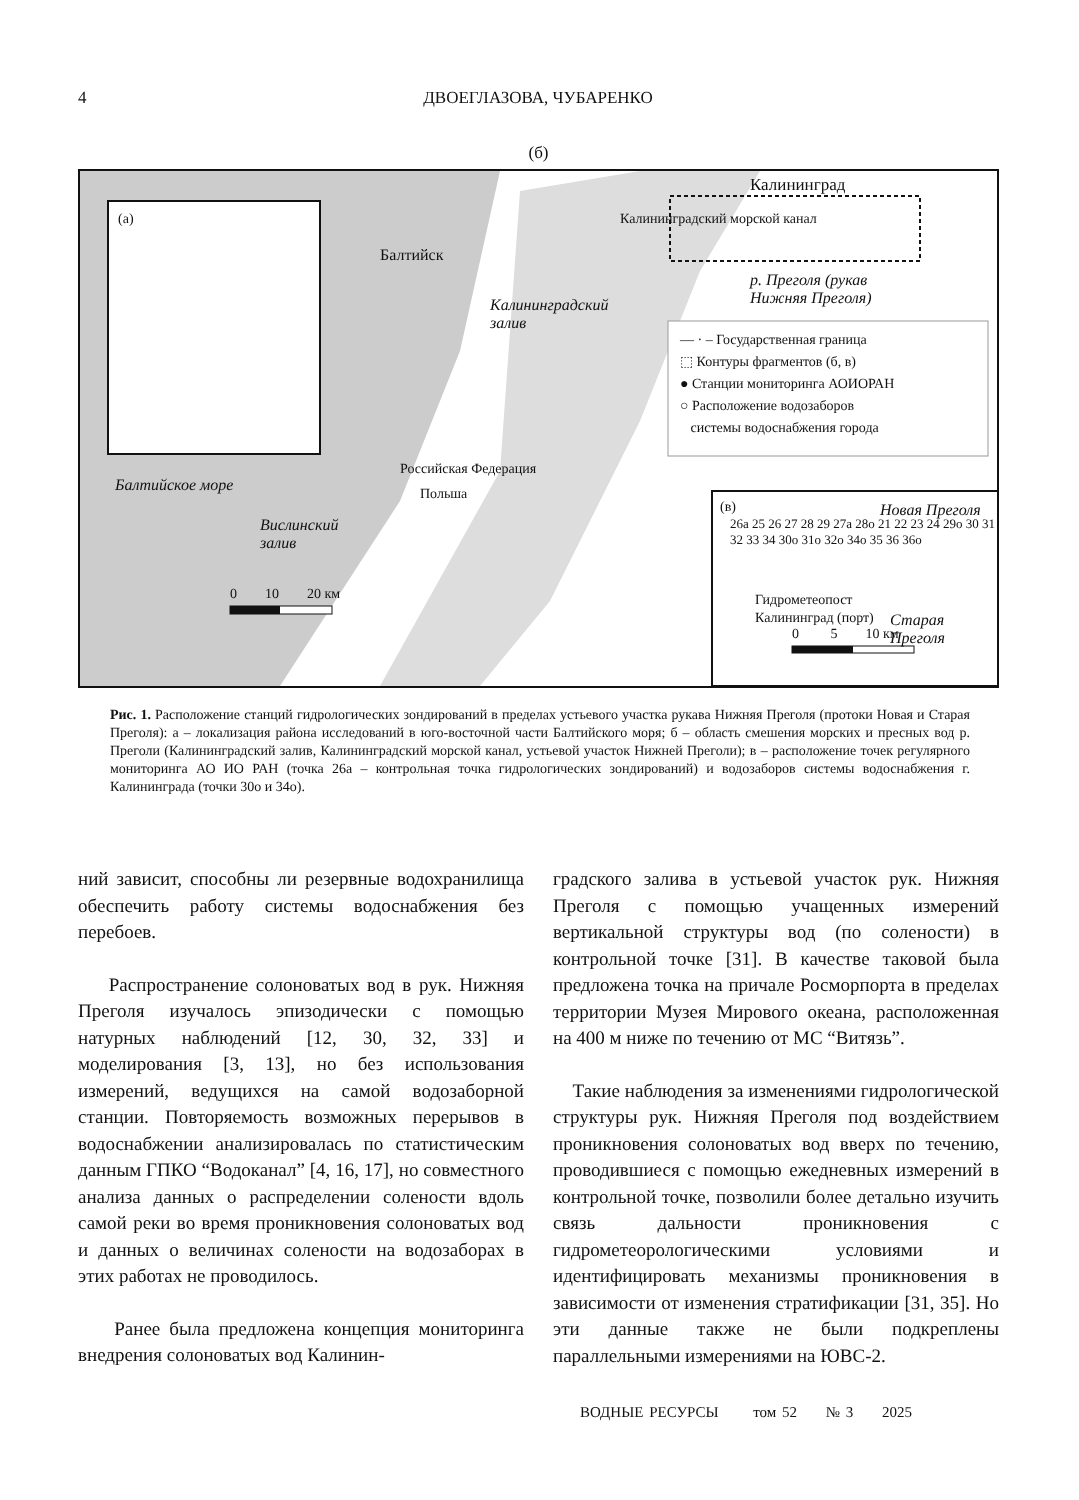4
ДВОЕГЛАЗОВА, ЧУБАРЕНКО
(б)
(а)
Балтийск
Калининград
Калининградский морской канал
Калининградский
залив
р. Преголя (рукав
Нижняя Преголя)
— · – Государственная граница
⬚ Контуры фрагментов (б, в)
● Станции мониторинга АОИОРАН
○ Расположение водозаборов
системы водоснабжения города
Российская Федерация
Польша
Балтийское море
Вислинский
залив
0 10 20 км
(в)
26а 25 26 27 28 29 27а 28о 21 22 23 24 29о 30 31 32 33 34 30о 31о 32о 34о 35 36 36о
Новая Преголя
Гидрометеопост
Калининград (порт)
Старая Преголя
0 5 10 км
Рис. 1. Расположение станций гидрологических зондирований в пределах устьевого участка рукава Нижняя Преголя (протоки Новая и Старая Преголя): а – локализация района исследований в юго-восточной части Балтийского моря; б – область смешения морских и пресных вод р. Преголи (Калининградский залив, Калининградский морской канал, устьевой участок Нижней Преголи); в – расположение точек регулярного мониторинга АО ИО РАН (точка 26а – контрольная точка гидрологических зондирований) и водозаборов системы водоснабжения г. Калининграда (точки 30о и 34о).
ний зависит, способны ли резервные водохранилища обеспечить работу системы водоснабжения без перебоев.
Распространение солоноватых вод в рук. Нижняя Преголя изучалось эпизодически с помощью натурных наблюдений [12, 30, 32, 33] и моделирования [3, 13], но без использования измерений, ведущихся на самой водозаборной станции. Повторяемость возможных перерывов в водоснабжении анализировалась по статистическим данным ГПКО “Водоканал” [4, 16, 17], но совместного анализа данных о распределении солености вдоль самой реки во время проникновения солоноватых вод и данных о величинах солености на водозаборах в этих работах не проводилось.
Ранее была предложена концепция мониторинга внедрения солоноватых вод Калинин-
градского залива в устьевой участок рук. Нижняя Преголя с помощью учащенных измерений вертикальной структуры вод (по солености) в контрольной точке [31]. В качестве таковой была предложена точка на причале Росморпорта в пределах территории Музея Мирового океана, расположенная на 400 м ниже по течению от МС “Витязь”.
Такие наблюдения за изменениями гидрологической структуры рук. Нижняя Преголя под воздействием проникновения солоноватых вод вверх по течению, проводившиеся с помощью ежедневных измерений в контрольной точке, позволили более детально изучить связь дальности проникновения с гидрометеорологическими условиями и идентифицировать механизмы проникновения в зависимости от изменения стратификации [31, 35]. Но эти данные также не были подкреплены параллельными измерениями на ЮВС-2.
ВОДНЫЕ РЕСУРСЫ том 52 № 3 2025